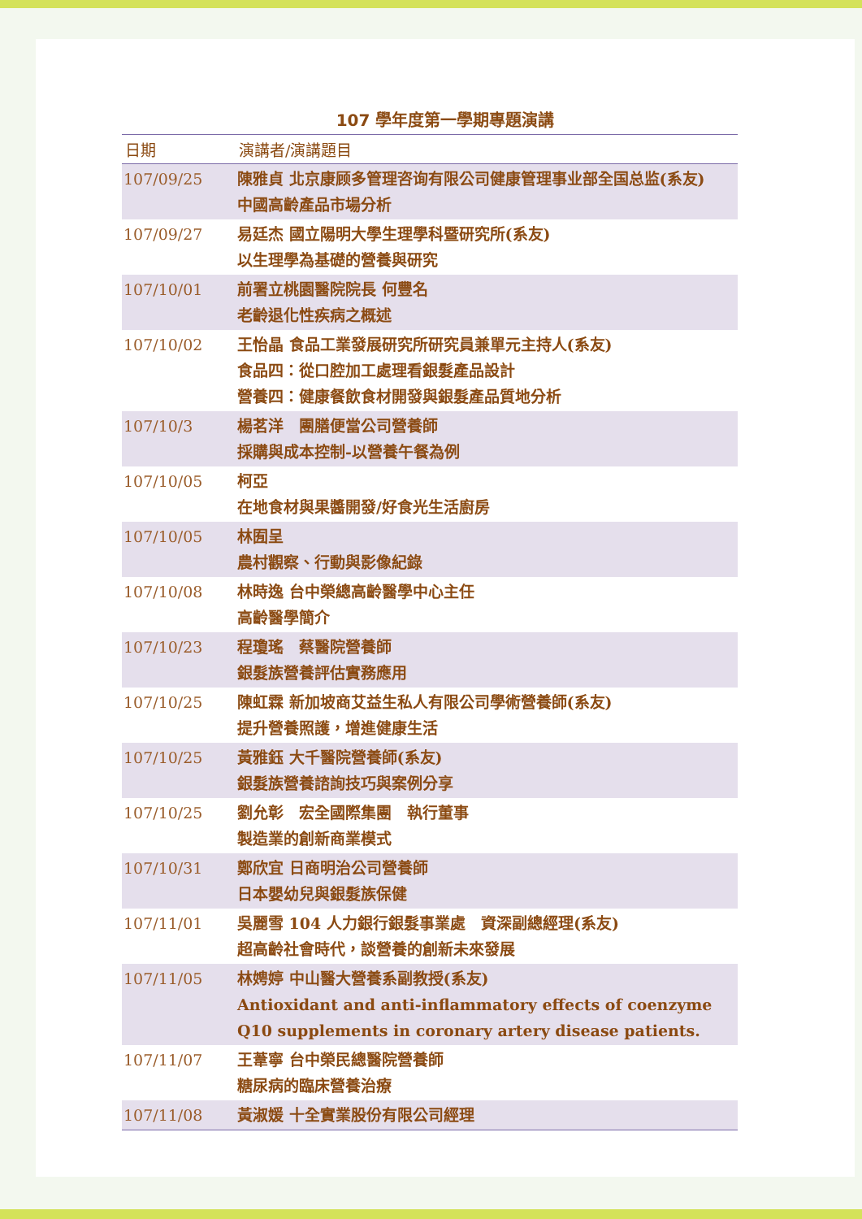107 學年度第一學期專題演講
| 日期 | 演講者/演講題目 |
| --- | --- |
| 107/09/25 | 陳雅貞 北京康顾多管理咨询有限公司健康管理事业部全国总监(系友) 中國高齡產品市場分析 |
| 107/09/27 | 易廷杰 國立陽明大學生理學科暨研究所(系友) 以生理學為基礎的營養與研究 |
| 107/10/01 | 前署立桃園醫院院長 何豐名 老齡退化性疾病之概述 |
| 107/10/02 | 王怡晶 食品工業發展研究所研究員兼單元主持人(系友) 食品四：從口腔加工處理看銀髮產品設計 營養四：健康餐飲食材開發與銀髮產品質地分析 |
| 107/10/3 | 楊茗洋 團膳便當公司營養師 採購與成本控制-以營養午餐為例 |
| 107/10/05 | 柯亞 在地食材與果醬開發/好食光生活廚房 |
| 107/10/05 | 林囿呈 農村觀察、行動與影像紀錄 |
| 107/10/08 | 林時逸 台中榮總高齡醫學中心主任 高齡醫學簡介 |
| 107/10/23 | 程瓊瑤 蔡醫院營養師 銀髮族營養評估實務應用 |
| 107/10/25 | 陳虹霖 新加坡商艾益生私人有限公司學術營養師(系友) 提升營養照護，增進健康生活 |
| 107/10/25 | 黃雅鈺 大千醫院營養師(系友) 銀髮族營養諮詢技巧與案例分享 |
| 107/10/25 | 劉允彰 宏全國際集團 執行董事 製造業的創新商業模式 |
| 107/10/31 | 鄭欣宜 日商明治公司營養師 日本嬰幼兒與銀髮族保健 |
| 107/11/01 | 吳麗雪 104 人力銀行銀髮事業處 資深副總經理(系友) 超高齡社會時代，談營養的創新未來發展 |
| 107/11/05 | 林娉婷 中山醫大營養系副教授(系友) Antioxidant and anti-inflammatory effects of coenzyme Q10 supplements in coronary artery disease patients. |
| 107/11/07 | 王葦寧 台中榮民總醫院營養師 糖尿病的臨床營養治療 |
| 107/11/08 | 黃淑媛 十全實業股份有限公司經理 |